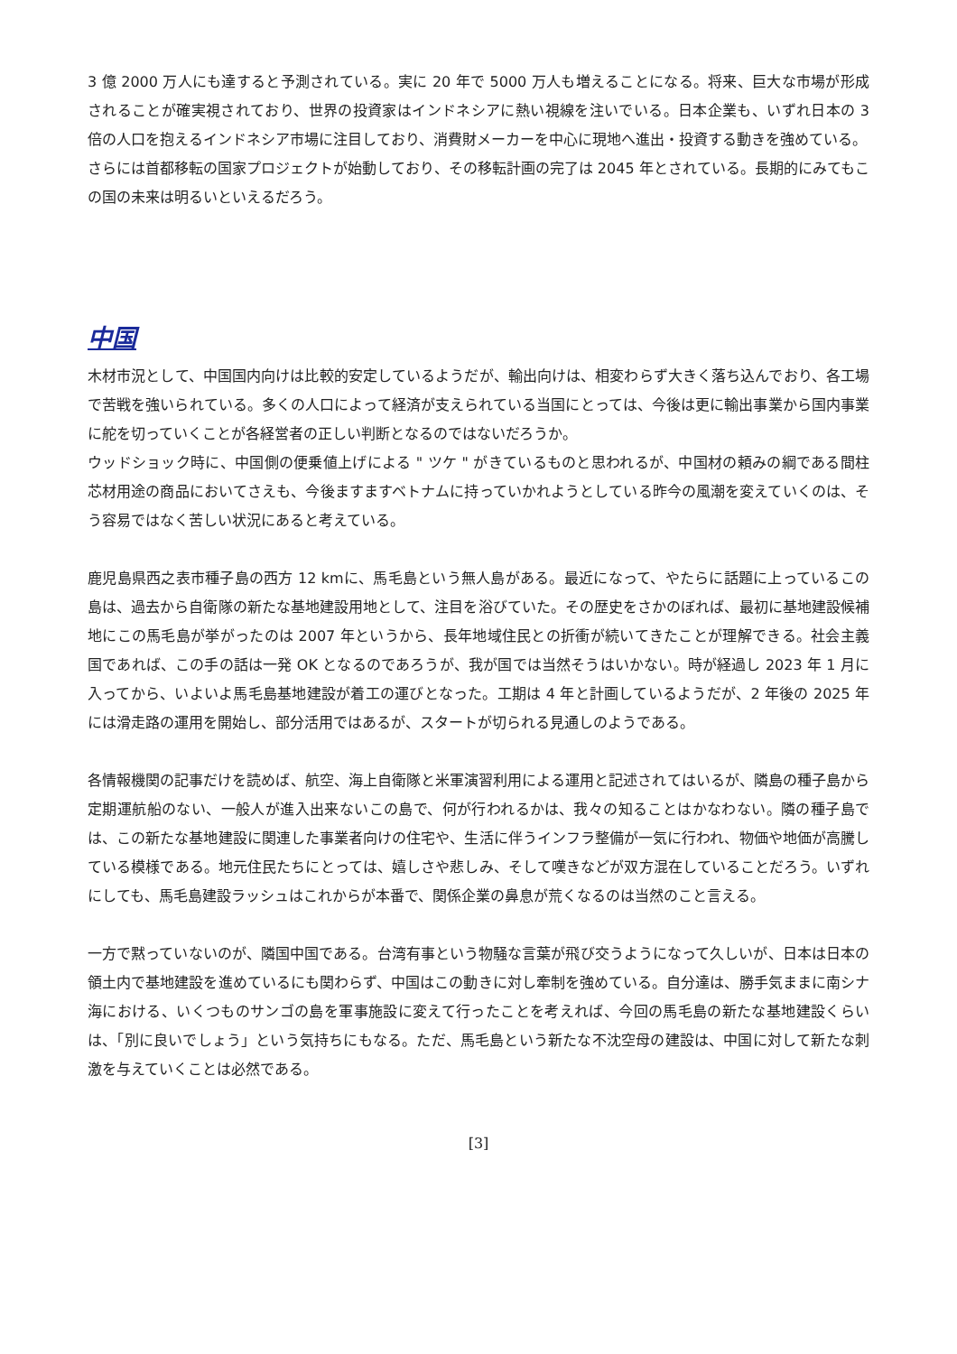3 億 2000 万人にも達すると予測されている。実に 20 年で 5000 万人も増えることになる。将来、巨大な市場が形成されることが確実視されており、世界の投資家はインドネシアに熱い視線を注いでいる。日本企業も、いずれ日本の 3 倍の人口を抱えるインドネシア市場に注目しており、消費財メーカーを中心に現地へ進出・投資する動きを強めている。
さらには首都移転の国家プロジェクトが始動しており、その移転計画の完了は 2045 年とされている。長期的にみてもこの国の未来は明るいといえるだろう。
中国
木材市況として、中国国内向けは比較的安定しているようだが、輸出向けは、相変わらず大きく落ち込んでおり、各工場で苦戦を強いられている。多くの人口によって経済が支えられている当国にとっては、今後は更に輸出事業から国内事業に舵を切っていくことが各経営者の正しい判断となるのではないだろうか。
ウッドショック時に、中国側の便乗値上げによる " ツケ " がきているものと思われるが、中国材の頼みの綱である間柱芯材用途の商品においてさえも、今後ますますベトナムに持っていかれようとしている昨今の風潮を変えていくのは、そう容易ではなく苦しい状況にあると考えている。
鹿児島県西之表市種子島の西方 12 kmに、馬毛島という無人島がある。最近になって、やたらに話題に上っているこの島は、過去から自衛隊の新たな基地建設用地として、注目を浴びていた。その歴史をさかのぼれば、最初に基地建設候補地にこの馬毛島が挙がったのは 2007 年というから、長年地域住民との折衝が続いてきたことが理解できる。社会主義国であれば、この手の話は一発 OK となるのであろうが、我が国では当然そうはいかない。時が経過し 2023 年 1 月に入ってから、いよいよ馬毛島基地建設が着工の運びとなった。工期は 4 年と計画しているようだが、2 年後の 2025 年には滑走路の運用を開始し、部分活用ではあるが、スタートが切られる見通しのようである。
各情報機関の記事だけを読めば、航空、海上自衛隊と米軍演習利用による運用と記述されてはいるが、隣島の種子島から定期運航船のない、一般人が進入出来ないこの島で、何が行われるかは、我々の知ることはかなわない。隣の種子島では、この新たな基地建設に関連した事業者向けの住宅や、生活に伴うインフラ整備が一気に行われ、物価や地価が高騰している模様である。地元住民たちにとっては、嬉しさや悲しみ、そして嘆きなどが双方混在していることだろう。いずれにしても、馬毛島建設ラッシュはこれからが本番で、関係企業の鼻息が荒くなるのは当然のこと言える。
一方で黙っていないのが、隣国中国である。台湾有事という物騒な言葉が飛び交うようになって久しいが、日本は日本の領土内で基地建設を進めているにも関わらず、中国はこの動きに対し牽制を強めている。自分達は、勝手気ままに南シナ海における、いくつものサンゴの島を軍事施設に変えて行ったことを考えれば、今回の馬毛島の新たな基地建設くらいは、「別に良いでしょう」という気持ちにもなる。ただ、馬毛島という新たな不沈空母の建設は、中国に対して新たな刺激を与えていくことは必然である。
[3]